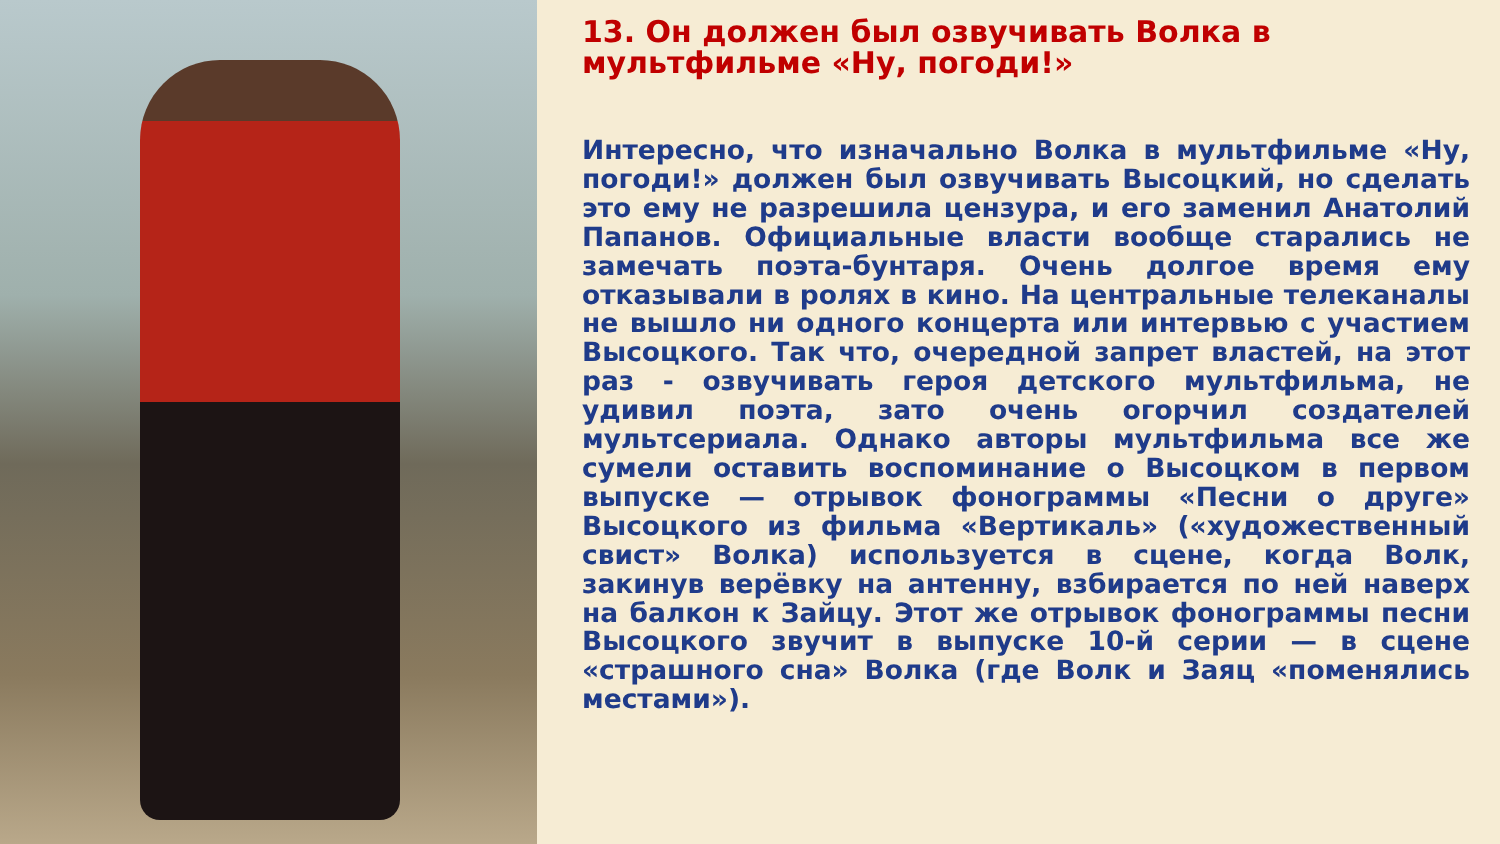13. Он должен был озвучивать Волка в мультфильме «Ну, погоди!»
Интересно, что изначально Волка в мультфильме «Ну, погоди!» должен был озвучивать Высоцкий, но сделать это ему не разрешила цензура, и его заменил Анатолий Папанов. Официальные власти вообще старались не замечать поэта-бунтаря. Очень долгое время ему отказывали в ролях в кино. На центральные телеканалы не вышло ни одного концерта или интервью с участием Высоцкого. Так что, очередной запрет властей, на этот раз - озвучивать героя детского мультфильма, не удивил поэта, зато очень огорчил создателей мультсериала. Однако авторы мультфильма все же сумели оставить воспоминание о Высоцком в первом выпуске — отрывок фонограммы «Песни о друге» Высоцкого из фильма «Вертикаль» («художественный свист» Волка) используется в сцене, когда Волк, закинув верёвку на антенну, взбирается по ней наверх на балкон к Зайцу. Этот же отрывок фонограммы песни Высоцкого звучит в выпуске 10-й серии — в сцене «страшного сна» Волка (где Волк и Заяц «поменялись местами»).